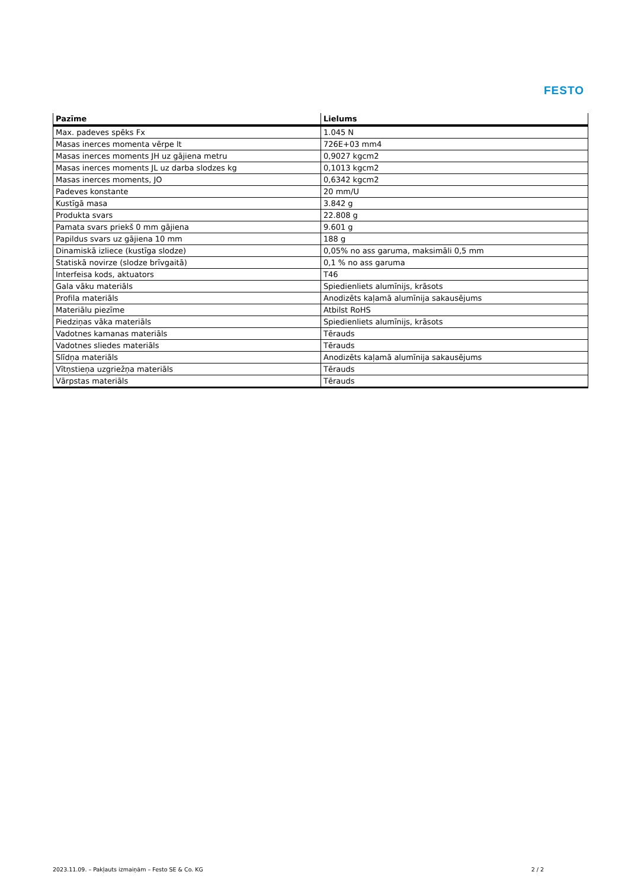FESTO
| Pazīme | Lielums |
| --- | --- |
| Max. padeves spēks Fx | 1.045 N |
| Masas inerces momenta vērpe lt | 726E+03 mm4 |
| Masas inerces moments JH uz gājiena metru | 0,9027 kgcm2 |
| Masas inerces moments JL uz darba slodzes kg | 0,1013 kgcm2 |
| Masas inerces moments, JO | 0,6342 kgcm2 |
| Padeves konstante | 20 mm/U |
| Kustīgā masa | 3.842 g |
| Produkta svars | 22.808 g |
| Pamata svars priekš 0 mm gājiena | 9.601 g |
| Papildus svars uz gājiena 10 mm | 188 g |
| Dinamiskā izliece (kustīga slodze) | 0,05% no ass garuma, maksimāli 0,5 mm |
| Statiskā novirze (slodze brīvgaitā) | 0,1 % no ass garuma |
| Interfeisa kods, aktuators | T46 |
| Gala vāku materiāls | Spiedienliets alumīnijs, krāsots |
| Profila materiāls | Anodizēts kaļamā alumīnija sakausējums |
| Materiālu piezīme | Atbilst RoHS |
| Piedziņas vāka materiāls | Spiedienliets alumīnijs, krāsots |
| Vadotnes kamanas materiāls | Tērauds |
| Vadotnes sliedes materiāls | Tērauds |
| Slīdņa materiāls | Anodizēts kaļamā alumīnija sakausējums |
| Vītņstieņa uzgriežņa materiāls | Tērauds |
| Vārpstas materiāls | Tērauds |
2023.11.09. – Pakļauts izmaiņām – Festo SE & Co. KG 2 / 2